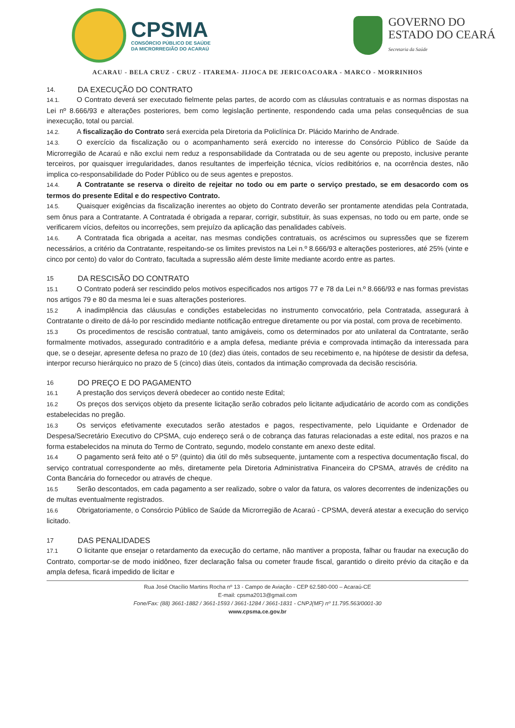CPSMA
CONSÓRCIO PÚBLICO DE SAÚDE
DA MICRORREGIÃO DO ACARAÚ
GOVERNO DO
ESTADO DO CEARÁ
Secretaria da Saúde
ACARAU - BELA CRUZ - CRUZ - ITAREMA- JIJOCA DE JERICOACOARA - MARCO - MORRINHOS
14. DA EXECUÇÃO DO CONTRATO
14.1. O Contrato deverá ser executado fielmente pelas partes, de acordo com as cláusulas contratuais e as normas dispostas na Lei nº 8.666/93 e alterações posteriores, bem como legislação pertinente, respondendo cada uma pelas consequências de sua inexecução, total ou parcial.
14.2. A fiscalização do Contrato será exercida pela Diretoria da Policlínica Dr. Plácido Marinho de Andrade.
14.3. O exercício da fiscalização ou o acompanhamento será exercido no interesse do Consórcio Público de Saúde da Microrregião de Acaraú e não exclui nem reduz a responsabilidade da Contratada ou de seu agente ou preposto, inclusive perante terceiros, por quaisquer irregularidades, danos resultantes de imperfeição técnica, vícios redibitórios e, na ocorrência destes, não implica co-responsabilidade do Poder Público ou de seus agentes e prepostos.
14.4. A Contratante se reserva o direito de rejeitar no todo ou em parte o serviço prestado, se em desacordo com os termos do presente Edital e do respectivo Contrato.
14.5. Quaisquer exigências da fiscalização inerentes ao objeto do Contrato deverão ser prontamente atendidas pela Contratada, sem ônus para a Contratante. A Contratada é obrigada a reparar, corrigir, substituir, às suas expensas, no todo ou em parte, onde se verificarem vícios, defeitos ou incorreções, sem prejuízo da aplicação das penalidades cabíveis.
14.6. A Contratada fica obrigada a aceitar, nas mesmas condições contratuais, os acréscimos ou supressões que se fizerem necessários, a critério da Contratante, respeitando-se os limites previstos na Lei n.º 8.666/93 e alterações posteriores, até 25% (vinte e cinco por cento) do valor do Contrato, facultada a supressão além deste limite mediante acordo entre as partes.
15 DA RESCISÃO DO CONTRATO
15.1 O Contrato poderá ser rescindido pelos motivos especificados nos artigos 77 e 78 da Lei n.º 8.666/93 e nas formas previstas nos artigos 79 e 80 da mesma lei e suas alterações posteriores.
15.2 A inadimplência das cláusulas e condições estabelecidas no instrumento convocatório, pela Contratada, assegurará à Contratante o direito de dá-lo por rescindido mediante notificação entregue diretamente ou por via postal, com prova de recebimento.
15.3 Os procedimentos de rescisão contratual, tanto amigáveis, como os determinados por ato unilateral da Contratante, serão formalmente motivados, assegurado contraditório e a ampla defesa, mediante prévia e comprovada intimação da interessada para que, se o desejar, apresente defesa no prazo de 10 (dez) dias úteis, contados de seu recebimento e, na hipótese de desistir da defesa, interpor recurso hierárquico no prazo de 5 (cinco) dias úteis, contados da intimação comprovada da decisão rescisória.
16 DO PREÇO E DO PAGAMENTO
16.1 A prestação dos serviços deverá obedecer ao contido neste Edital;
16.2 Os preços dos serviços objeto da presente licitação serão cobrados pelo licitante adjudicatário de acordo com as condições estabelecidas no pregão.
16.3 Os serviços efetivamente executados serão atestados e pagos, respectivamente, pelo Liquidante e Ordenador de Despesa/Secretário Executivo do CPSMA, cujo endereço será o de cobrança das faturas relacionadas a este edital, nos prazos e na forma estabelecidos na minuta do Termo de Contrato, segundo, modelo constante em anexo deste edital.
16.4 O pagamento será feito até o 5º (quinto) dia útil do mês subsequente, juntamente com a respectiva documentação fiscal, do serviço contratual correspondente ao mês, diretamente pela Diretoria Administrativa Financeira do CPSMA, através de crédito na Conta Bancária do fornecedor ou através de cheque.
16.5 Serão descontados, em cada pagamento a ser realizado, sobre o valor da fatura, os valores decorrentes de indenizações ou de multas eventualmente registrados.
16.6 Obrigatoriamente, o Consórcio Público de Saúde da Microrregião de Acaraú - CPSMA, deverá atestar a execução do serviço licitado.
17 DAS PENALIDADES
17.1 O licitante que ensejar o retardamento da execução do certame, não mantiver a proposta, falhar ou fraudar na execução do Contrato, comportar-se de modo inidôneo, fizer declaração falsa ou cometer fraude fiscal, garantido o direito prévio da citação e da ampla defesa, ficará impedido de licitar e
Rua José Otacílio Martins Rocha nº 13 - Campo de Aviação - CEP 62.580-000 – Acaraú-CE
E-mail: cpsma2013@gmail.com
Fone/Fax: (88) 3661-1882 / 3661-1593 / 3661-1284 / 3661-1831 - CNPJ(MF) nº 11.795.563/0001-30
www.cpsma.ce.gov.br